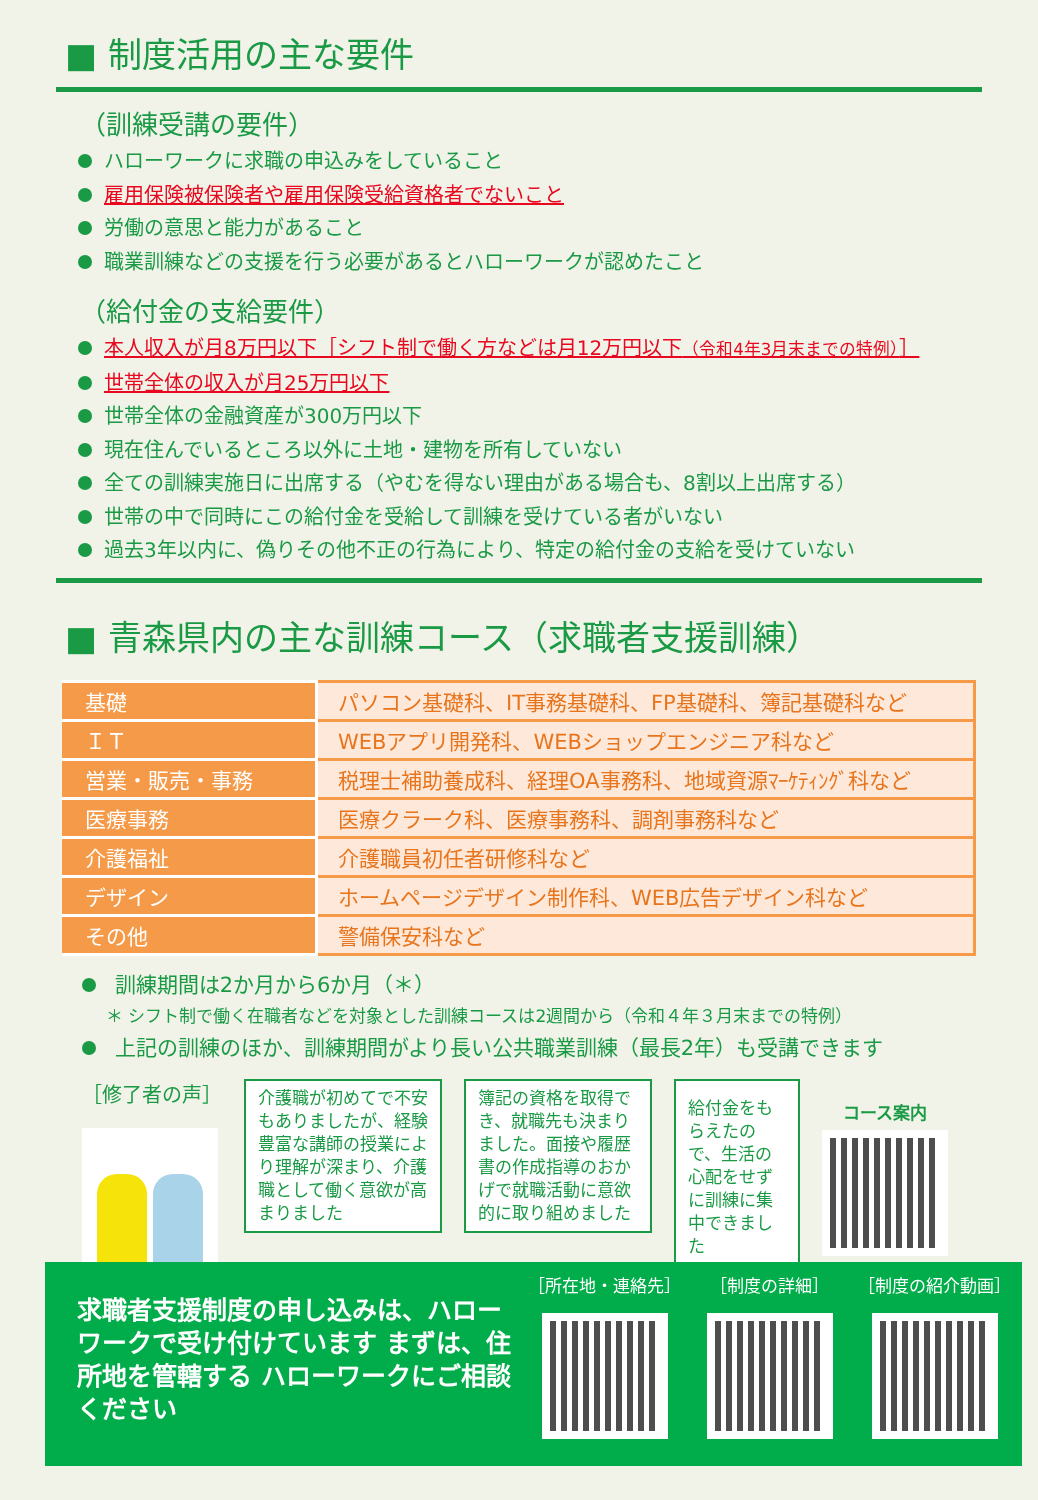■ 制度活用の主な要件
（訓練受講の要件）
ハローワークに求職の申込みをしていること
雇用保険被保険者や雇用保険受給資格者でないこと
労働の意思と能力があること
職業訓練などの支援を行う必要があるとハローワークが認めたこと
（給付金の支給要件）
本人収入が月8万円以下［シフト制で働く方などは月12万円以下（令和4年3月末までの特例）］
世帯全体の収入が月25万円以下
世帯全体の金融資産が300万円以下
現在住んでいるところ以外に土地・建物を所有していない
全ての訓練実施日に出席する（やむを得ない理由がある場合も、8割以上出席する）
世帯の中で同時にこの給付金を受給して訓練を受けている者がいない
過去3年以内に、偽りその他不正の行為により、特定の給付金の支給を受けていない
■ 青森県内の主な訓練コース（求職者支援訓練）
| 基礎 | パソコン基礎科、IT事務基礎科、FP基礎科、簿記基礎科など |
| ＩＴ | WEBアプリ開発科、WEBショップエンジニア科など |
| 営業・販売・事務 | 税理士補助養成科、経理OA事務科、地域資源ﾏｰｹﾃｨﾝｸﾞ科など |
| 医療事務 | 医療クラーク科、医療事務科、調剤事務科など |
| 介護福祉 | 介護職員初任者研修科など |
| デザイン | ホームページデザイン制作科、WEB広告デザイン科など |
| その他 | 警備保安科など |
訓練期間は2か月から6か月（＊）
＊ シフト制で働く在職者などを対象とした訓練コースは2週間から（令和４年３月末までの特例）
上記の訓練のほか、訓練期間がより長い公共職業訓練（最長2年）も受講できます
［修了者の声］
介護職が初めてで不安もありましたが、経験豊富な講師の授業により理解が深まり、介護職として働く意欲が高まりました
簿記の資格を取得でき、就職先も決まりました。面接や履歴書の作成指導のおかげで就職活動に意欲的に取り組めました
給付金をもらえたので、生活の心配をせずに訓練に集中できました
コース案内
求職者支援制度の申し込みは、ハローワークで受け付けています まずは、住所地を管轄する ハローワークにご相談ください
［所在地・連絡先］ ［制度の詳細］ ［制度の紹介動画］